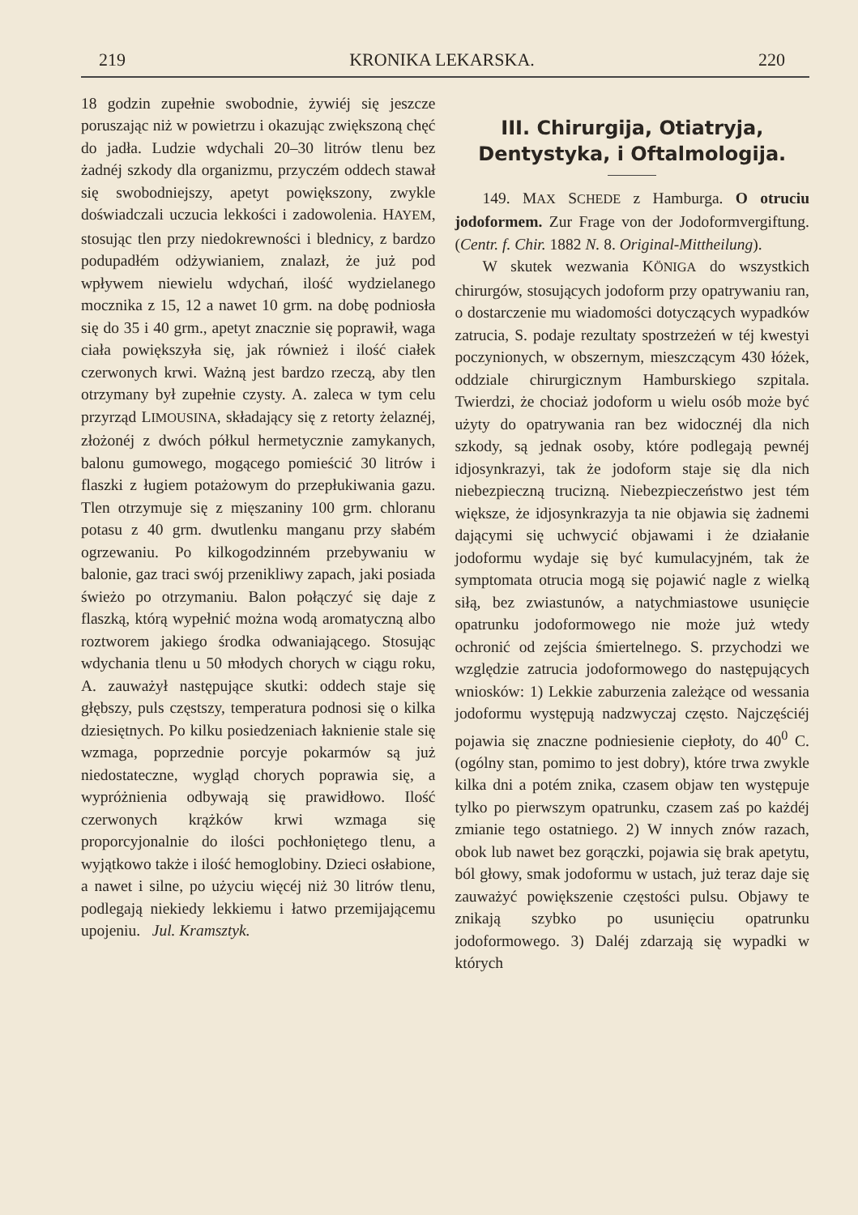219 KRONIKA LEKARSKA. 220
18 godzin zupełnie swobodnie, żywiéj się jeszcze poruszając niż w powietrzu i okazując zwiększoną chęć do jadła. Ludzie wdychali 20–30 litrów tlenu bez żadnéj szkody dla organizmu, przyczém oddech stawał się swobodniejszy, apetyt powiększony, zwykle doświadczali uczucia lekkości i zadowolenia. HAYEM, stosując tlen przy niedokrewności i blednicy, z bardzo podupadłém odżywianiem, znalazł, że już pod wpływem niewielu wdychań, ilość wydzielanego mocznika z 15, 12 a nawet 10 grm. na dobę podniosła się do 35 i 40 grm., apetyt znacznie się poprawił, waga ciała powiększyła się, jak również i ilość ciałek czerwonych krwi. Ważną jest bardzo rzeczą, aby tlen otrzymany był zupełnie czysty. A. zaleca w tym celu przyrząd LIMOUSINA, składający się z retorty żelaznéj, złożonéj z dwóch półkul hermetycznie zamykanych, balonu gumowego, mogącego pomieścić 30 litrów i flaszki z ługiem potażowym do przepłukiwania gazu. Tlen otrzymuje się z mięszaniny 100 grm. chloranu potasu z 40 grm. dwutlenku manganu przy słabém ogrzewaniu. Po kilkogodzinném przebywaniu w balonie, gaz traci swój przenikliwy zapach, jaki posiada świeżo po otrzymaniu. Balon połączyć się daje z flaszką, którą wypełnić można wodą aromatyczną albo roztworem jakiego środka odwaniającego. Stosując wdychania tlenu u 50 młodych chorych w ciągu roku, A. zauważył następujące skutki: oddech staje się głębszy, puls częstszy, temperatura podnosi się o kilka dziesiętnych. Po kilku posiedzeniach łaknienie stale się wzmaga, poprzednie porcyje pokarmów są już niedostateczne, wygląd chorych poprawia się, a wypróżnienia odbywają się prawidłowo. Ilość czerwonych krążków krwi wzmaga się proporcyjonalnie do ilości pochłoniętego tlenu, a wyjątkowo także i ilość hemoglobiny. Dzieci osłabione, a nawet i silne, po użyciu więcéj niż 30 litrów tlenu, podlegają niekiedy lekkiemu i łatwo przemijającemu upojeniu. Jul. Kramsztyk.
III. Chirurgija, Otiatryja, Dentystyka, i Oftalmologija.
149. MAX SCHEDE z Hamburga. O otruciu jodoformem. Zur Frage von der Jodoformvergiftung. (Centr. f. Chir. 1882 N. 8. Original-Mittheilung).
W skutek wezwania KÖNIGA do wszystkich chirurgów, stosujących jodoform przy opatrywaniu ran, o dostarczenie mu wiadomości dotyczących wypadków zatrucia, S. podaje rezultaty spostrzeżeń w téj kwestyi poczynionych, w obszernym, mieszczącym 430 łóżek, oddziale chirurgicznym Hamburskiego szpitala. Twierdzi, że chociaż jodoform u wielu osób może być użyty do opatrywania ran bez widocznéj dla nich szkody, są jednak osoby, które podlegają pewnéj idjosynkrazyi, tak że jodoform staje się dla nich niebezpieczną trucizną. Niebezpieczeństwo jest tém większe, że idjosynkrazyja ta nie objawia się żadnemi dającymi się uchwycić objawami i że działanie jodoformu wydaje się być kumulacyjném, tak że symptomata otrucia mogą się pojawić nagle z wielką siłą, bez zwiastunów, a natychmiastowe usunięcie opatrunku jodoformowego nie może już wtedy ochronić od zejścia śmiertelnego. S. przychodzi we względzie zatrucia jodoformowego do następujących wniosków: 1) Lekkie zaburzenia zależące od wessania jodoformu występują nadzwyczaj często. Najczęściéj pojawia się znaczne podniesienie ciepłoty, do 40<sup>0</sup> C. (ogólny stan, pomimo to jest dobry), które trwa zwykle kilka dni a potém znika, czasem objaw ten występuje tylko po pierwszym opatrunku, czasem zaś po każdéj zmianie tego ostatniego. 2) W innych znów razach, obok lub nawet bez gorączki, pojawia się brak apetytu, ból głowy, smak jodoformu w ustach, już teraz daje się zauważyć powiększenie częstości pulsu. Objawy te znikają szybko po usunięciu opatrunku jodoformowego. 3) Daléj zdarzają się wypadki w których